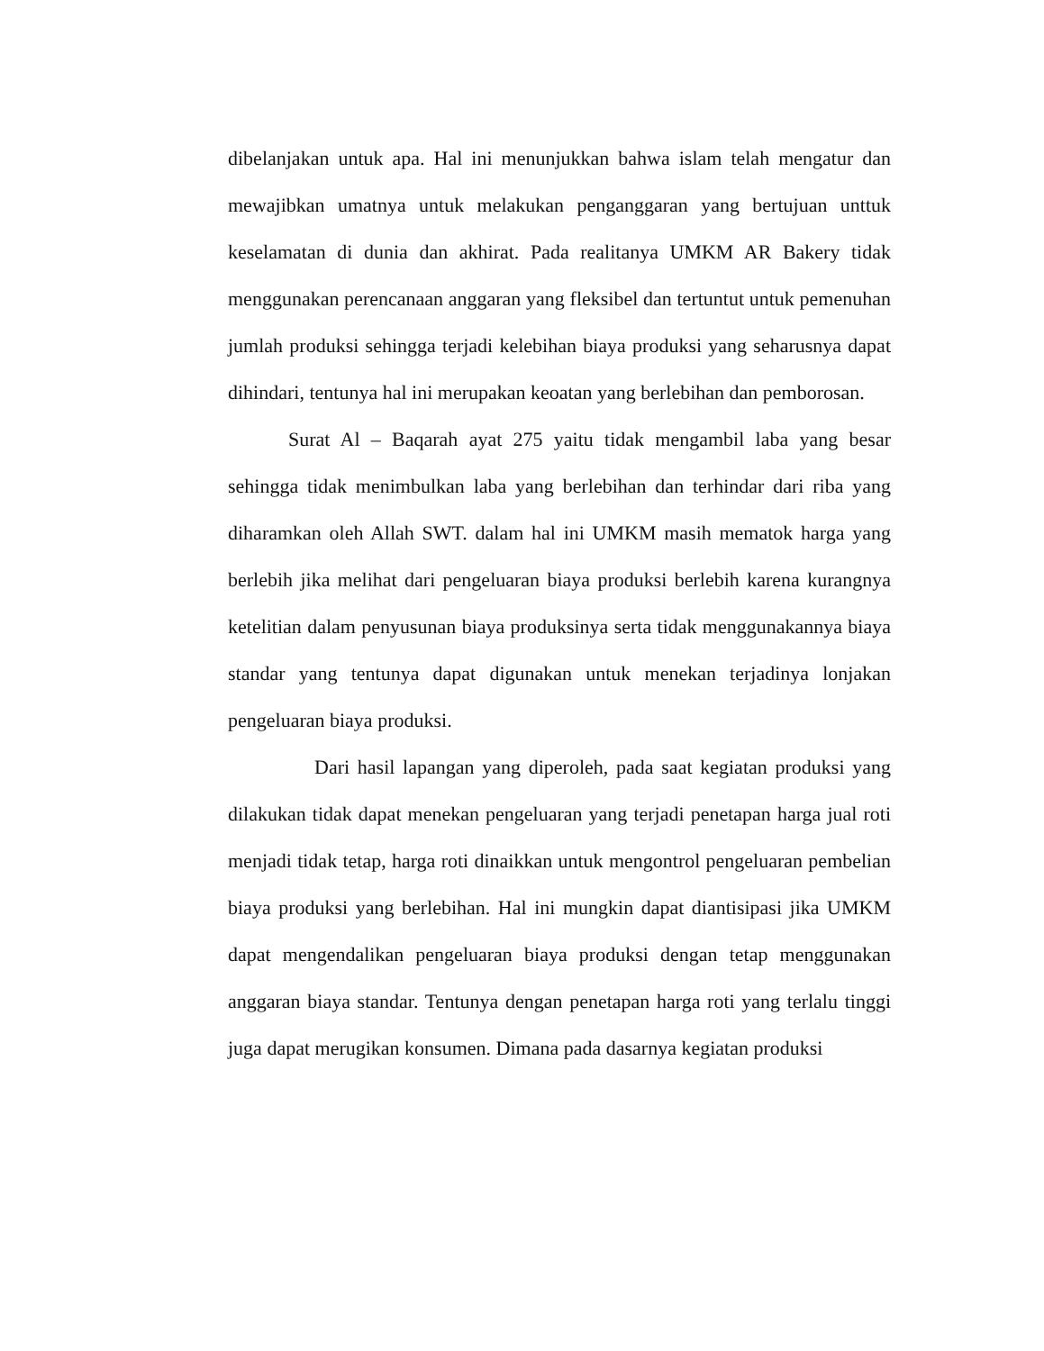dibelanjakan untuk apa. Hal ini menunjukkan bahwa islam telah mengatur dan mewajibkan umatnya untuk melakukan penganggaran yang bertujuan unttuk keselamatan di dunia dan akhirat. Pada realitanya UMKM AR Bakery tidak menggunakan perencanaan anggaran yang fleksibel dan tertuntut untuk pemenuhan jumlah produksi sehingga terjadi kelebihan biaya produksi yang seharusnya dapat dihindari, tentunya hal ini merupakan keoatan yang berlebihan dan pemborosan.
Surat Al – Baqarah ayat 275 yaitu tidak mengambil laba yang besar sehingga tidak menimbulkan laba yang berlebihan dan terhindar dari riba yang diharamkan oleh Allah SWT. dalam hal ini UMKM masih mematok harga yang berlebih jika melihat dari pengeluaran biaya produksi berlebih karena kurangnya ketelitian dalam penyusunan biaya produksinya serta tidak menggunakannya biaya standar yang tentunya dapat digunakan untuk menekan terjadinya lonjakan pengeluaran biaya produksi.
Dari hasil lapangan yang diperoleh, pada saat kegiatan produksi yang dilakukan tidak dapat menekan pengeluaran yang terjadi penetapan harga jual roti menjadi tidak tetap, harga roti dinaikkan untuk mengontrol pengeluaran pembelian biaya produksi yang berlebihan. Hal ini mungkin dapat diantisipasi jika UMKM dapat mengendalikan pengeluaran biaya produksi dengan tetap menggunakan anggaran biaya standar. Tentunya dengan penetapan harga roti yang terlalu tinggi juga dapat merugikan konsumen. Dimana pada dasarnya kegiatan produksi